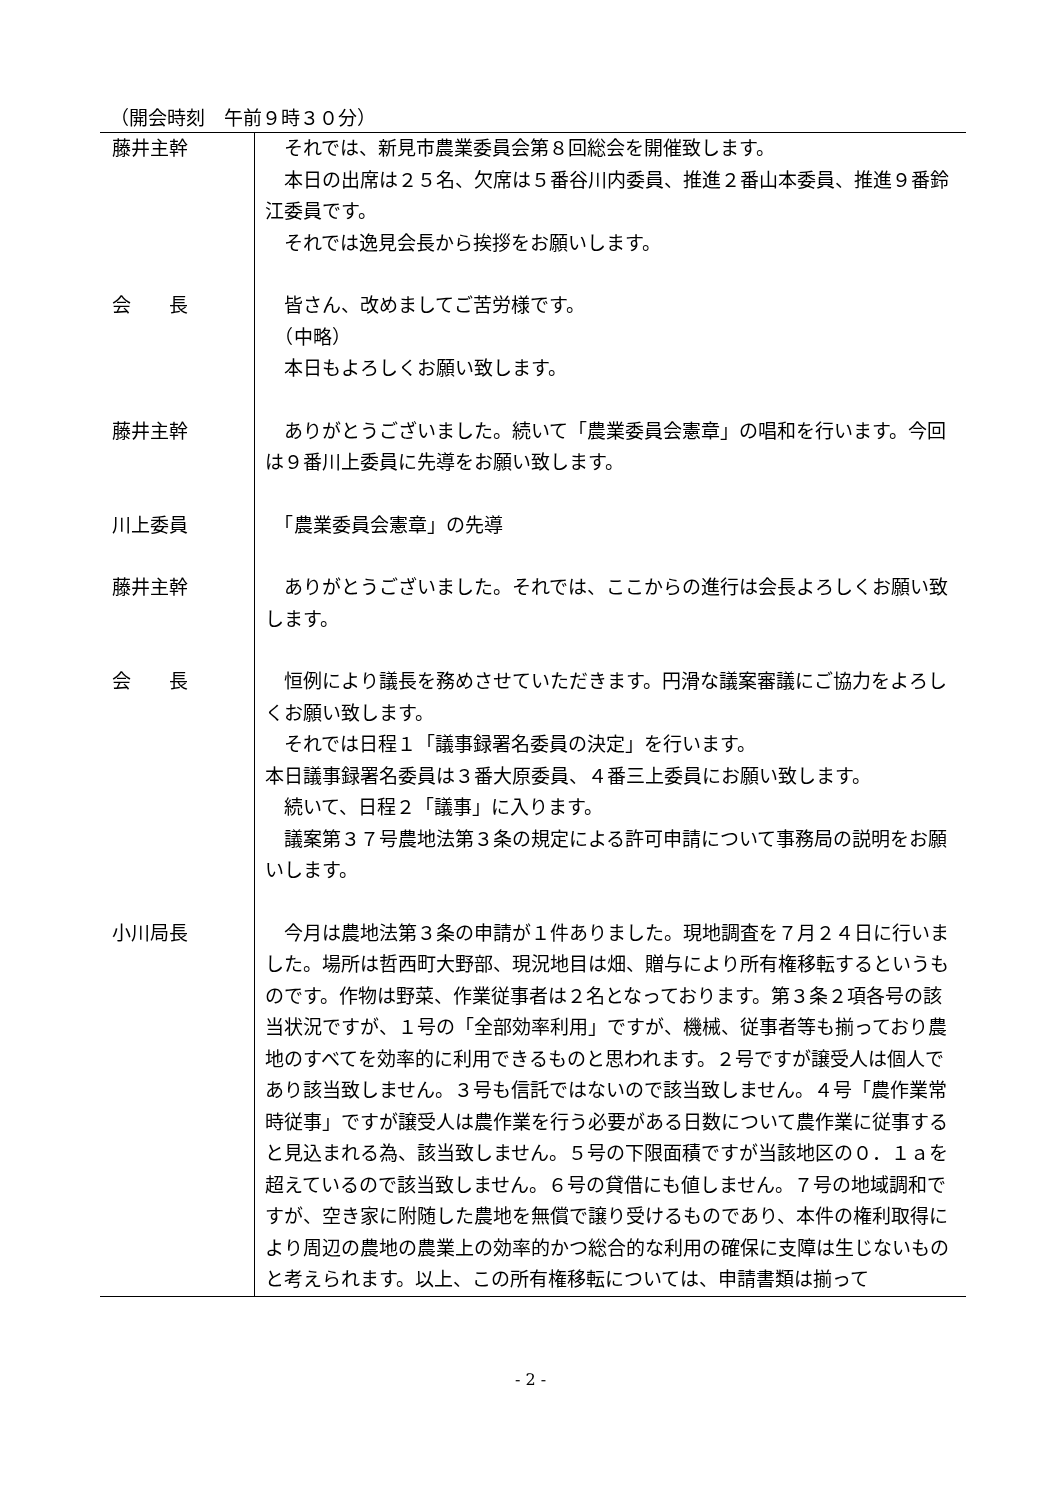（開会時刻　午前９時３０分）
| 藤井主幹 | それでは、新見市農業委員会第８回総会を開催致します。 本日の出席は２５名、欠席は５番谷川内委員、推進２番山本委員、推進９番鈴江委員です。 それでは逸見会長から挨拶をお願いします。 |
| 会 長 | 皆さん、改めましてご苦労様です。 （中略） 本日もよろしくお願い致します。 |
| 藤井主幹 | ありがとうございました。続いて「農業委員会憲章」の唱和を行います。今回は９番川上委員に先導をお願い致します。 |
| 川上委員 | 「農業委員会憲章」の先導 |
| 藤井主幹 | ありがとうございました。それでは、ここからの進行は会長よろしくお願い致します。 |
| 会 長 | 恒例により議長を務めさせていただきます。円滑な議案審議にご協力をよろしくお願い致します。 それでは日程１「議事録署名委員の決定」を行います。 本日議事録署名委員は３番大原委員、４番三上委員にお願い致します。 続いて、日程２「議事」に入ります。 議案第３７号農地法第３条の規定による許可申請について事務局の説明をお願いします。 |
| 小川局長 | 今月は農地法第３条の申請が１件ありました。現地調査を７月２４日に行いました。場所は哲西町大野部、現況地目は畑、贈与により所有権移転するというものです。作物は野菜、作業従事者は２名となっております。第３条２項各号の該当状況ですが、１号の「全部効率利用」ですが、機械、従事者等も揃っており農地のすべてを効率的に利用できるものと思われます。２号ですが譲受人は個人であり該当致しません。３号も信託ではないので該当致しません。４号「農作業常時従事」ですが譲受人は農作業を行う必要がある日数について農作業に従事すると見込まれる為、該当致しません。５号の下限面積ですが当該地区の０．１ａを超えているので該当致しません。６号の貸借にも値しません。７号の地域調和ですが、空き家に附随した農地を無償で譲り受けるものであり、本件の権利取得により周辺の農地の農業上の効率的かつ総合的な利用の確保に支障は生じないものと考えられます。以上、この所有権移転については、申請書類は揃って |
- 2 -